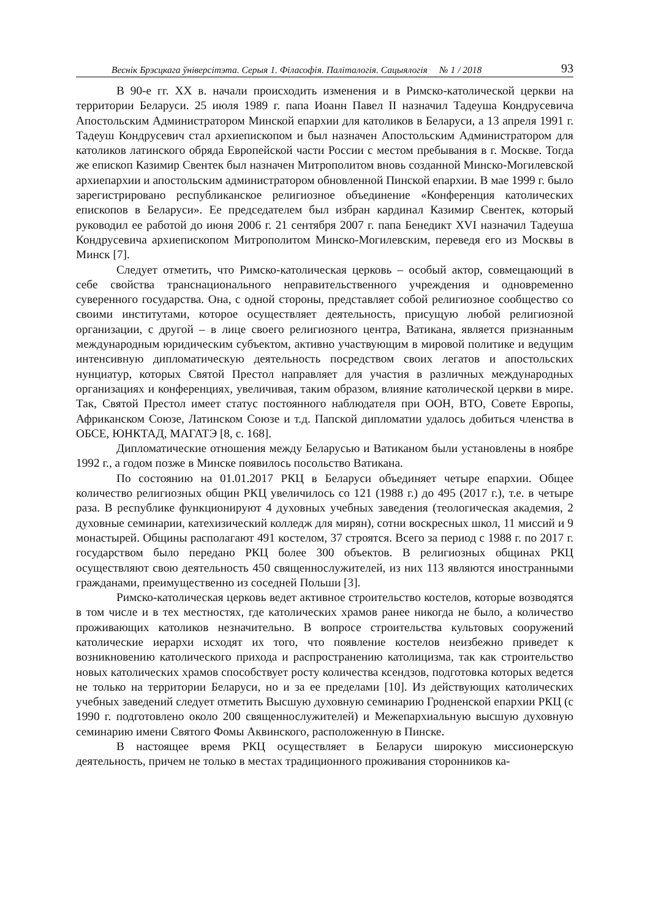Веснік Брэсцкага ўніверсітэта. Серыя 1. Філасофія. Паліталогія. Сацыялогія № 1 / 2018 93
В 90-е гг. XX в. начали происходить изменения и в Римско-католической церкви на территории Беларуси. 25 июля 1989 г. папа Иоанн Павел II назначил Тадеуша Кондрусевича Апостольским Администратором Минской епархии для католиков в Беларуси, а 13 апреля 1991 г. Тадеуш Кондрусевич стал архиепископом и был назначен Апостольским Администратором для католиков латинского обряда Европейской части России с местом пребывания в г. Москве. Тогда же епископ Казимир Свентек был назначен Митрополитом вновь созданной Минско-Могилевской архиепархии и апостольским администратором обновленной Пинской епархии. В мае 1999 г. было зарегистрировано республиканское религиозное объединение «Конференция католических епископов в Беларуси». Ее председателем был избран кардинал Казимир Свентек, который руководил ее работой до июня 2006 г. 21 сентября 2007 г. папа Бенедикт XVI назначил Тадеуша Кондрусевича архиепископом Митрополитом Минско-Могилевским, переведя его из Москвы в Минск [7].
Следует отметить, что Римско-католическая церковь – особый актор, совмещающий в себе свойства транснационального неправительственного учреждения и одновременно суверенного государства. Она, с одной стороны, представляет собой религиозное сообщество со своими институтами, которое осуществляет деятельность, присущую любой религиозной организации, с другой – в лице своего религиозного центра, Ватикана, является признанным международным юридическим субъектом, активно участвующим в мировой политике и ведущим интенсивную дипломатическую деятельность посредством своих легатов и апостольских нунциатур, которых Святой Престол направляет для участия в различных международных организациях и конференциях, увеличивая, таким образом, влияние католической церкви в мире. Так, Святой Престол имеет статус постоянного наблюдателя при ООН, ВТО, Совете Европы, Африканском Союзе, Латинском Союзе и т.д. Папской дипломатии удалось добиться членства в ОБСЕ, ЮНКТАД, МАГАТЭ [8, с. 168].
Дипломатические отношения между Беларусью и Ватиканом были установлены в ноябре 1992 г., а годом позже в Минске появилось посольство Ватикана.
По состоянию на 01.01.2017 РКЦ в Беларуси объединяет четыре епархии. Общее количество религиозных общин РКЦ увеличилось со 121 (1988 г.) до 495 (2017 г.), т.е. в четыре раза. В республике функционируют 4 духовных учебных заведения (теологическая академия, 2 духовные семинарии, катехизический колледж для мирян), сотни воскресных школ, 11 миссий и 9 монастырей. Общины располагают 491 костелом, 37 строятся. Всего за период с 1988 г. по 2017 г. государством было передано РКЦ более 300 объектов. В религиозных общинах РКЦ осуществляют свою деятельность 450 священнослужителей, из них 113 являются иностранными гражданами, преимущественно из соседней Польши [3].
Римско-католическая церковь ведет активное строительство костелов, которые возводятся в том числе и в тех местностях, где католических храмов ранее никогда не было, а количество проживающих католиков незначительно. В вопросе строительства культовых сооружений католические иерархи исходят их того, что появление костелов неизбежно приведет к возникновению католического прихода и распространению католицизма, так как строительство новых католических храмов способствует росту количества ксендзов, подготовка которых ведется не только на территории Беларуси, но и за ее пределами [10]. Из действующих католических учебных заведений следует отметить Высшую духовную семинарию Гродненской епархии РКЦ (с 1990 г. подготовлено около 200 священнослужителей) и Межепархиальную высшую духовную семинарию имени Святого Фомы Аквинского, расположенную в Пинске.
В настоящее время РКЦ осуществляет в Беларуси широкую миссионерскую деятельность, причем не только в местах традиционного проживания сторонников ка-